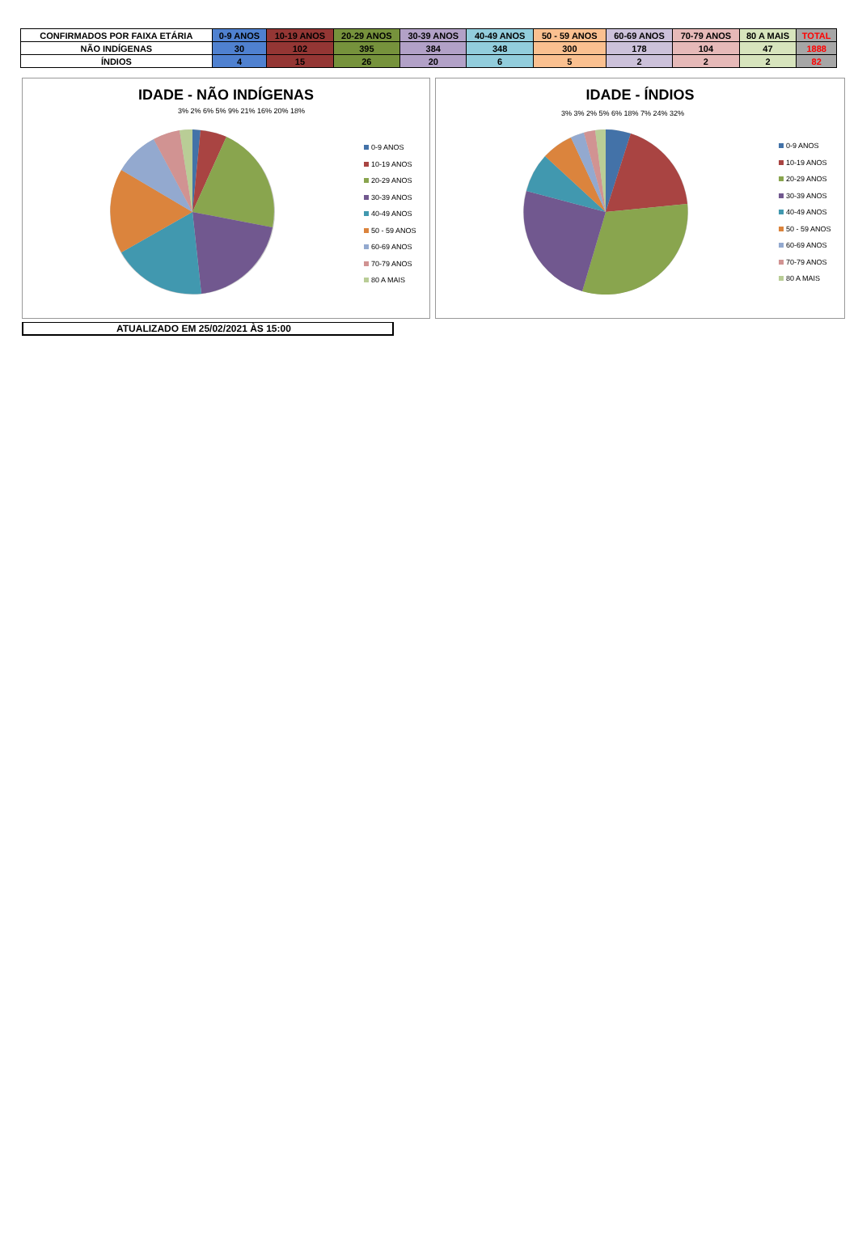| CONFIRMADOS POR FAIXA ETÁRIA | 0-9 ANOS | 10-19 ANOS | 20-29 ANOS | 30-39 ANOS | 40-49 ANOS | 50 - 59 ANOS | 60-69 ANOS | 70-79 ANOS | 80 A MAIS | TOTAL |
| NÃO INDÍGENAS | 30 | 102 | 395 | 384 | 348 | 300 | 178 | 104 | 47 | 1888 |
| ÍNDIOS | 4 | 15 | 26 | 20 | 6 | 5 | 2 | 2 | 2 | 82 |
IDADE - NÃO INDÍGENAS
0-9 ANOS
10-19 ANOS
20-29 ANOS
30-39 ANOS
40-49 ANOS
50 - 59 ANOS
60-69 ANOS
70-79 ANOS
80 A MAIS
3% 2% 6% 5% 9% 21% 16% 20% 18%
IDADE - ÍNDIOS
0-9 ANOS
10-19 ANOS
20-29 ANOS
30-39 ANOS
40-49 ANOS
50 - 59 ANOS
60-69 ANOS
70-79 ANOS
80 A MAIS
3% 3% 2% 5% 6% 18% 7% 24% 32%
ATUALIZADO EM 25/02/2021 ÀS 15:00